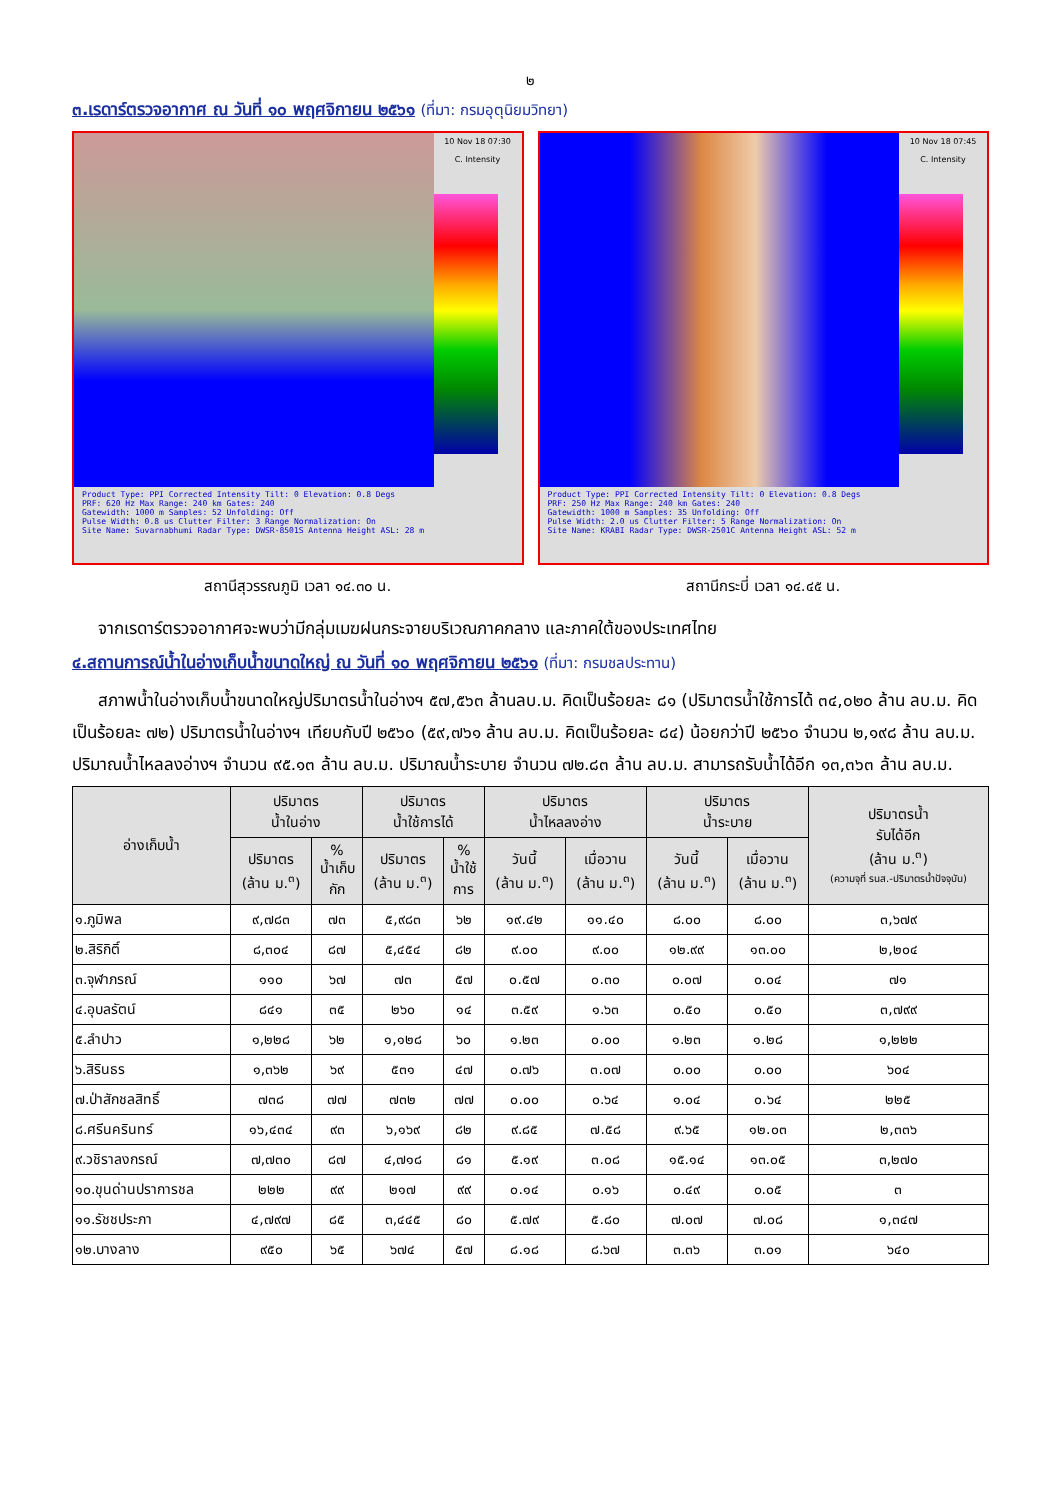๒
๓.เรดาร์ตรวจอากาศ ณ วันที่ ๑๐ พฤศจิกายน ๒๕๖๑ (ที่มา: กรมอุตุนิยมวิทยา)
10 Nov 18 07:30
C. Intensity
Product Type: PPI Corrected Intensity Tilt: 0 Elevation: 0.8 Degs
PRF: 620 Hz Max Range: 240 km Gates: 240
Gatewidth: 1000 m Samples: 52 Unfolding: Off
Pulse Width: 0.8 us Clutter Filter: 3 Range Normalization: On
Site Name: Suvarnabhumi Radar Type: DWSR-8501S Antenna Height ASL: 28 m
สถานีสุวรรณภูมิ เวลา ๑๔.๓๐ น.
10 Nov 18 07:45
C. Intensity
Product Type: PPI Corrected Intensity Tilt: 0 Elevation: 0.8 Degs
PRF: 250 Hz Max Range: 240 km Gates: 240
Gatewidth: 1000 m Samples: 35 Unfolding: Off
Pulse Width: 2.0 us Clutter Filter: 5 Range Normalization: On
Site Name: KRABI Radar Type: DWSR-2501C Antenna Height ASL: 52 m
สถานีกระบี่ เวลา ๑๔.๔๕ น.
จากเรดาร์ตรวจอากาศจะพบว่ามีกลุ่มเมฆฝนกระจายบริเวณภาคกลาง และภาคใต้ของประเทศไทย
๔.สถานการณ์น้ำในอ่างเก็บน้ำขนาดใหญ่ ณ วันที่ ๑๐ พฤศจิกายน ๒๕๖๑ (ที่มา: กรมชลประทาน)
สภาพน้ำในอ่างเก็บน้ำขนาดใหญ่ปริมาตรน้ำในอ่างฯ ๕๗,๕๖๓ ล้านลบ.ม. คิดเป็นร้อยละ ๘๑ (ปริมาตรน้ำใช้การได้ ๓๔,๐๒๐ ล้าน ลบ.ม. คิดเป็นร้อยละ ๗๒) ปริมาตรน้ำในอ่างฯ เทียบกับปี ๒๕๖๐ (๕๙,๗๖๑ ล้าน ลบ.ม. คิดเป็นร้อยละ ๘๔) น้อยกว่าปี ๒๕๖๐ จำนวน ๒,๑๙๘ ล้าน ลบ.ม. ปริมาณน้ำไหลลงอ่างฯ จำนวน ๙๕.๑๓ ล้าน ลบ.ม. ปริมาณน้ำระบาย จำนวน ๗๒.๘๓ ล้าน ลบ.ม. สามารถรับน้ำได้อีก ๑๓,๓๖๓ ล้าน ลบ.ม.
| อ่างเก็บน้ำ | ปริมาตร น้ำในอ่าง | | ปริมาตร น้ำใช้การได้ | | ปริมาตร น้ำไหลลงอ่าง | | ปริมาตร น้ำระบาย | | ปริมาตรน้ำ รับได้อีก (ล้าน ม.<sup>๓</sup>) (ความจุที่ รนส.-ปริมาตรน้ำปัจจุบัน) |
| --- | --- | --- | --- | --- | --- | --- | --- | --- | --- |
| | ปริมาตร (ล้าน ม.<sup>๓</sup>) | % น้ำเก็บ กัก | ปริมาตร (ล้าน ม.<sup>๓</sup>) | % น้ำใช้ การ | วันนี้ (ล้าน ม.<sup>๓</sup>) | เมื่อวาน (ล้าน ม.<sup>๓</sup>) | วันนี้ (ล้าน ม.<sup>๓</sup>) | เมื่อวาน (ล้าน ม.<sup>๓</sup>) | |
| ๑.ภูมิพล | ๙,๗๘๓ | ๗๓ | ๕,๙๘๓ | ๖๒ | ๑๙.๔๒ | ๑๑.๔๐ | ๘.๐๐ | ๘.๐๐ | ๓,๖๗๙ |
| ๒.สิริกิติ์ | ๘,๓๐๔ | ๘๗ | ๕,๔๕๔ | ๘๒ | ๙.๐๐ | ๙.๐๐ | ๑๒.๙๙ | ๑๓.๐๐ | ๒,๒๐๔ |
| ๓.จุฬาภรณ์ | ๑๑๐ | ๖๗ | ๗๓ | ๕๗ | ๐.๕๗ | ๐.๓๐ | ๐.๐๗ | ๐.๐๔ | ๗๑ |
| ๔.อุบลรัตน์ | ๘๔๑ | ๓๕ | ๒๖๐ | ๑๔ | ๓.๕๙ | ๑.๖๓ | ๐.๕๐ | ๐.๕๐ | ๓,๗๙๙ |
| ๕.ลำปาว | ๑,๒๒๘ | ๖๒ | ๑,๑๒๘ | ๖๐ | ๑.๒๓ | ๐.๐๐ | ๑.๒๓ | ๑.๒๘ | ๑,๒๒๒ |
| ๖.สิรินธร | ๑,๓๖๒ | ๖๙ | ๕๓๑ | ๔๗ | ๐.๗๖ | ๓.๐๗ | ๐.๐๐ | ๐.๐๐ | ๖๐๔ |
| ๗.ป่าสักชลสิทธิ์ | ๗๓๘ | ๗๗ | ๗๓๒ | ๗๗ | ๐.๐๐ | ๐.๖๔ | ๑.๐๔ | ๐.๖๔ | ๒๒๕ |
| ๘.ศรีนครินทร์ | ๑๖,๔๓๔ | ๙๓ | ๖,๑๖๙ | ๘๒ | ๙.๘๕ | ๗.๕๘ | ๙.๖๕ | ๑๒.๐๓ | ๒,๓๓๖ |
| ๙.วชิราลงกรณ์ | ๗,๗๓๐ | ๘๗ | ๔,๗๑๘ | ๘๑ | ๕.๑๙ | ๓.๐๘ | ๑๕.๑๔ | ๑๓.๐๕ | ๓,๒๗๐ |
| ๑๐.ขุนด่านปราการชล | ๒๒๒ | ๙๙ | ๒๑๗ | ๙๙ | ๐.๑๔ | ๐.๑๖ | ๐.๔๙ | ๐.๐๕ | ๓ |
| ๑๑.รัชชประภา | ๔,๗๙๗ | ๘๕ | ๓,๔๔๕ | ๘๐ | ๕.๗๙ | ๕.๘๐ | ๗.๐๗ | ๗.๐๘ | ๑,๓๔๗ |
| ๑๒.บางลาง | ๙๕๐ | ๖๕ | ๖๗๔ | ๕๗ | ๘.๑๘ | ๘.๖๗ | ๓.๓๖ | ๓.๐๑ | ๖๔๐ |